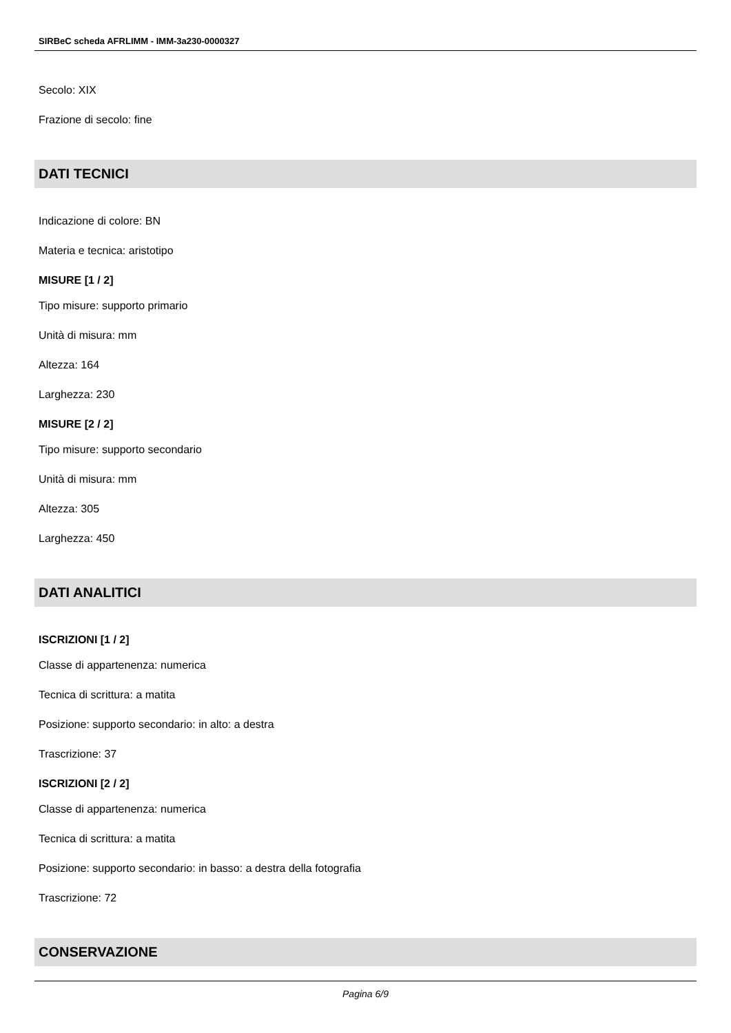SIRBeC scheda AFRLIMM - IMM-3a230-0000327
Secolo: XIX
Frazione di secolo: fine
DATI TECNICI
Indicazione di colore: BN
Materia e tecnica: aristotipo
MISURE [1 / 2]
Tipo misure: supporto primario
Unità di misura: mm
Altezza: 164
Larghezza: 230
MISURE [2 / 2]
Tipo misure: supporto secondario
Unità di misura: mm
Altezza: 305
Larghezza: 450
DATI ANALITICI
ISCRIZIONI [1 / 2]
Classe di appartenenza: numerica
Tecnica di scrittura: a matita
Posizione: supporto secondario: in alto: a destra
Trascrizione: 37
ISCRIZIONI [2 / 2]
Classe di appartenenza: numerica
Tecnica di scrittura: a matita
Posizione: supporto secondario: in basso: a destra della fotografia
Trascrizione: 72
CONSERVAZIONE
Pagina 6/9